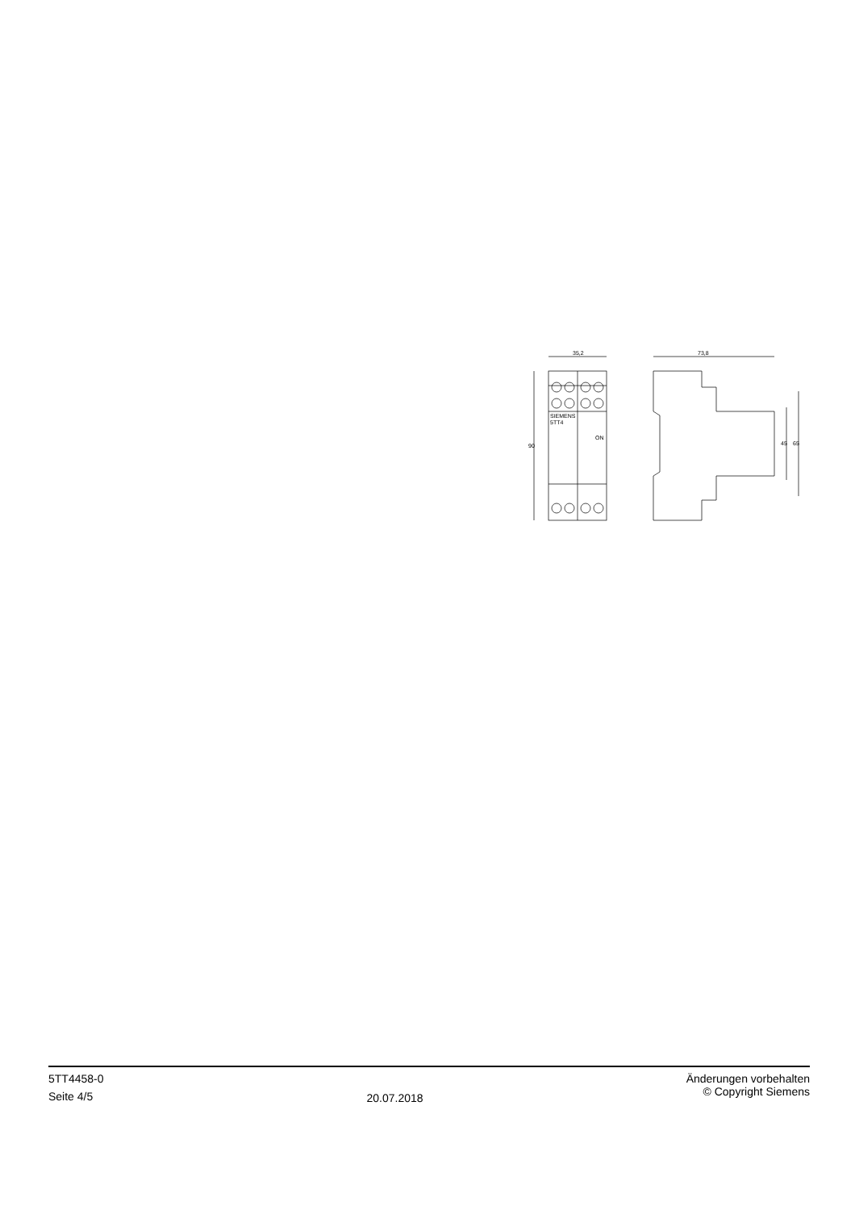35,2
73,8
SIEMENS
5TT4
ON
90
45
65
5TT4458-0
Seite 4/5
20.07.2018
Änderungen vorbehalten
© Copyright Siemens